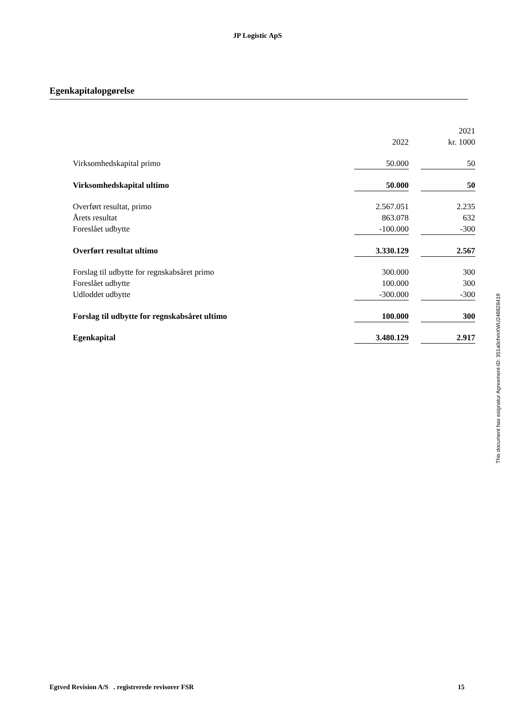JP Logistic ApS
Egenkapitalopgørelse
| | 2022 | | 2021 kr. 1000 |
| --- | --- | --- | --- |
| Virksomhedskapital primo | 50.000 | | 50 |
| Virksomhedskapital ultimo | 50.000 | | 50 |
| Overført resultat, primo | 2.567.051 | | 2.235 |
| Årets resultat | 863.078 | | 632 |
| Foreslået udbytte | -100.000 | | -300 |
| Overført resultat ultimo | 3.330.129 | | 2.567 |
| Forslag til udbytte for regnskabsåret primo | 300.000 | | 300 |
| Foreslået udbytte | 100.000 | | 300 |
| Udloddet udbytte | -300.000 | | -300 |
| Forslag til udbytte for regnskabsåret ultimo | 100.000 | | 300 |
| Egenkapital | 3.480.129 | | 2.917 |
This document has esignatur Agreement-ID: 351a0chmXWU248828419
Egtved Revision A/S . registrerede revisorer FSR 15